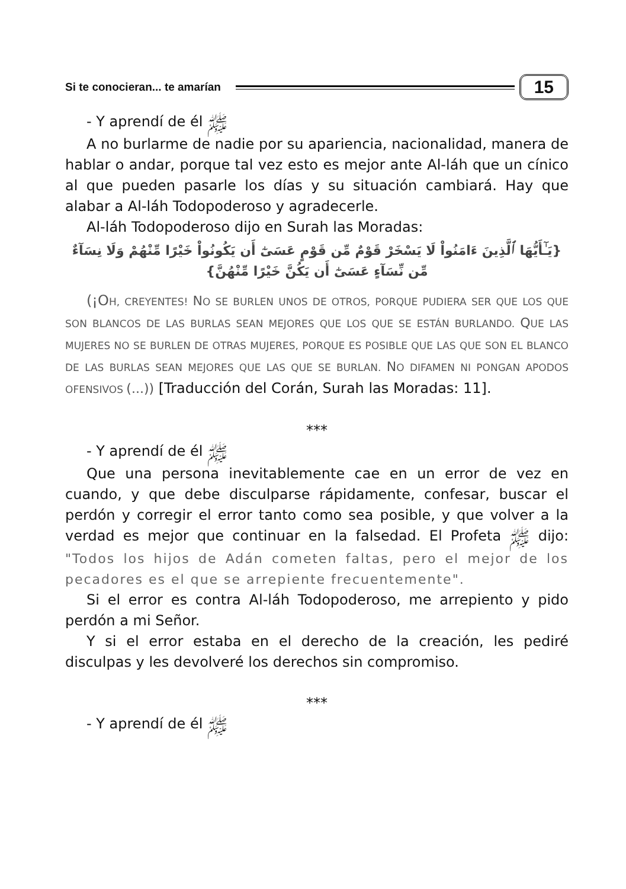Si te conocieran... te amarían 15
- Y aprendí de él ﷺ
A no burlarme de nadie por su apariencia, nacionalidad, manera de hablar o andar, porque tal vez esto es mejor ante Al-láh que un cínico al que pueden pasarle los días y su situación cambiará. Hay que alabar a Al-láh Todopoderoso y agradecerle.
Al-láh Todopoderoso dijo en Surah las Moradas:
{يَـٰٓأَيُّهَا ٱلَّذِينَ ءَامَنُواْ لَا يَسْخَرْ قَوْمٌ مِّن قَوْمٍ عَسَىٰٓ أَن يَكُونُواْ خَيْرًا مِّنْهُمْ وَلَا نِسَآءٌ مِّن نِّسَآءٍ عَسَىٰٓ أَن يَكُنَّ خَيْرًا مِّنْهُنَّ}
(¡OH, CREYENTES! NO SE BURLEN UNOS DE OTROS, PORQUE PUDIERA SER QUE LOS QUE SON BLANCOS DE LAS BURLAS SEAN MEJORES QUE LOS QUE SE ESTÁN BURLANDO. QUE LAS MUJERES NO SE BURLEN DE OTRAS MUJERES, PORQUE ES POSIBLE QUE LAS QUE SON EL BLANCO DE LAS BURLAS SEAN MEJORES QUE LAS QUE SE BURLAN. NO DIFAMEN NI PONGAN APODOS OFENSIVOS (...)) [Traducción del Corán, Surah las Moradas: 11].
***
- Y aprendí de él ﷺ
Que una persona inevitablemente cae en un error de vez en cuando, y que debe disculparse rápidamente, confesar, buscar el perdón y corregir el error tanto como sea posible, y que volver a la verdad es mejor que continuar en la falsedad. El Profeta ﷺ dijo: "Todos los hijos de Adán cometen faltas, pero el mejor de los pecadores es el que se arrepiente frecuentemente".
Si el error es contra Al-láh Todopoderoso, me arrepiento y pido perdón a mi Señor.
Y si el error estaba en el derecho de la creación, les pediré disculpas y les devolveré los derechos sin compromiso.
***
- Y aprendí de él ﷺ